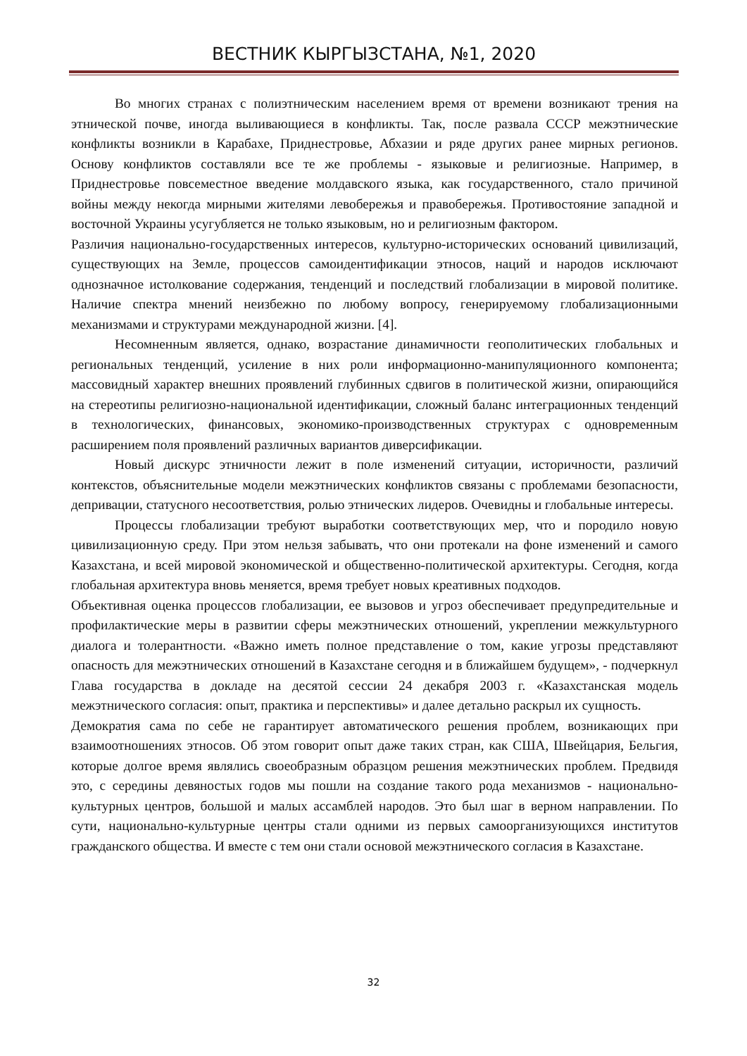ВЕСТНИК КЫРГЫЗСТАНА, №1, 2020
Во многих странах с полиэтническим населением время от времени возникают трения на этнической почве, иногда выливающиеся в конфликты. Так, после развала СССР межэтнические конфликты возникли в Карабахе, Приднестровье, Абхазии и ряде других ранее мирных регионов. Основу конфликтов составляли все те же проблемы - языковые и религиозные. Например, в Приднестровье повсеместное введение молдавского языка, как государственного, стало причиной войны между некогда мирными жителями левобережья и правобережья. Противостояние западной и восточной Украины усугубляется не только языковым, но и религиозным фактором.
Различия национально-государственных интересов, культурно-исторических оснований цивилизаций, существующих на Земле, процессов самоидентификации этносов, наций и народов исключают однозначное истолкование содержания, тенденций и последствий глобализации в мировой политике. Наличие спектра мнений неизбежно по любому вопросу, генерируемому глобализационными механизмами и структурами международной жизни. [4].
Несомненным является, однако, возрастание динамичности геополитических глобальных и региональных тенденций, усиление в них роли информационно-манипуляционного компонента; массовидный характер внешних проявлений глубинных сдвигов в политической жизни, опирающийся на стереотипы религиозно-национальной идентификации, сложный баланс интеграционных тенденций в технологических, финансовых, экономико-производственных структурах с одновременным расширением поля проявлений различных вариантов диверсификации.
Новый дискурс этничности лежит в поле изменений ситуации, историчности, различий контекстов, объяснительные модели межэтнических конфликтов связаны с проблемами безопасности, депривации, статусного несоответствия, ролью этнических лидеров. Очевидны и глобальные интересы.
Процессы глобализации требуют выработки соответствующих мер, что и породило новую цивилизационную среду. При этом нельзя забывать, что они протекали на фоне изменений и самого Казахстана, и всей мировой экономической и общественно-политической архитектуры. Сегодня, когда глобальная архитектура вновь меняется, время требует новых креативных подходов.
Объективная оценка процессов глобализации, ее вызовов и угроз обеспечивает предупредительные и профилактические меры в развитии сферы межэтнических отношений, укреплении межкультурного диалога и толерантности. «Важно иметь полное представление о том, какие угрозы представляют опасность для межэтнических отношений в Казахстане сегодня и в ближайшем будущем», - подчеркнул Глава государства в докладе на десятой сессии 24 декабря 2003 г. «Казахстанская модель межэтнического согласия: опыт, практика и перспективы» и далее детально раскрыл их сущность.
Демократия сама по себе не гарантирует автоматического решения проблем, возникающих при взаимоотношениях этносов. Об этом говорит опыт даже таких стран, как США, Швейцария, Бельгия, которые долгое время являлись своеобразным образцом решения межэтнических проблем. Предвидя это, с середины девяностых годов мы пошли на создание такого рода механизмов - национально-культурных центров, большой и малых ассамблей народов. Это был шаг в верном направлении. По сути, национально-культурные центры стали одними из первых самоорганизующихся институтов гражданского общества. И вместе с тем они стали основой межэтнического согласия в Казахстане.
32